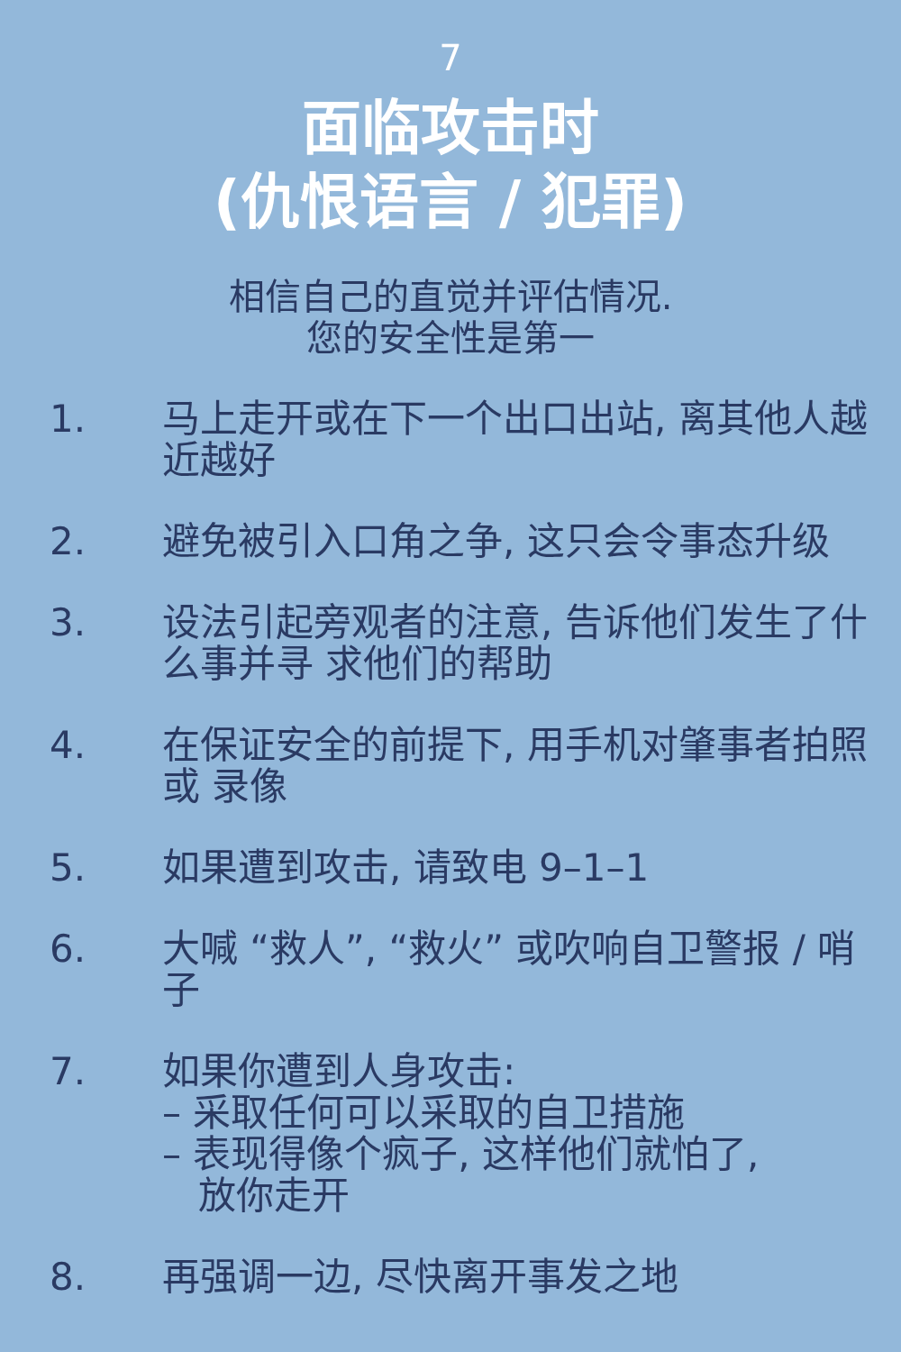7
面临攻击时
(仇恨语言 / 犯罪)
相信自己的直觉并评估情况.
您的安全性是第一
1. 马上走开或在下一个出口出站, 离其他人越近越好
2. 避免被引入口角之争, 这只会令事态升级
3. 设法引起旁观者的注意, 告诉他们发生了什么事并寻 求他们的帮助
4. 在保证安全的前提下, 用手机对肇事者拍照或 录像
5. 如果遭到攻击, 请致电 9–1–1
6. 大喊 “救人”, “救火” 或吹响自卫警报 / 哨子
7. 如果你遭到人身攻击:
– 采取任何可以采取的自卫措施
– 表现得像个疯子, 这样他们就怕了,
放你走开
8. 再强调一边, 尽快离开事发之地